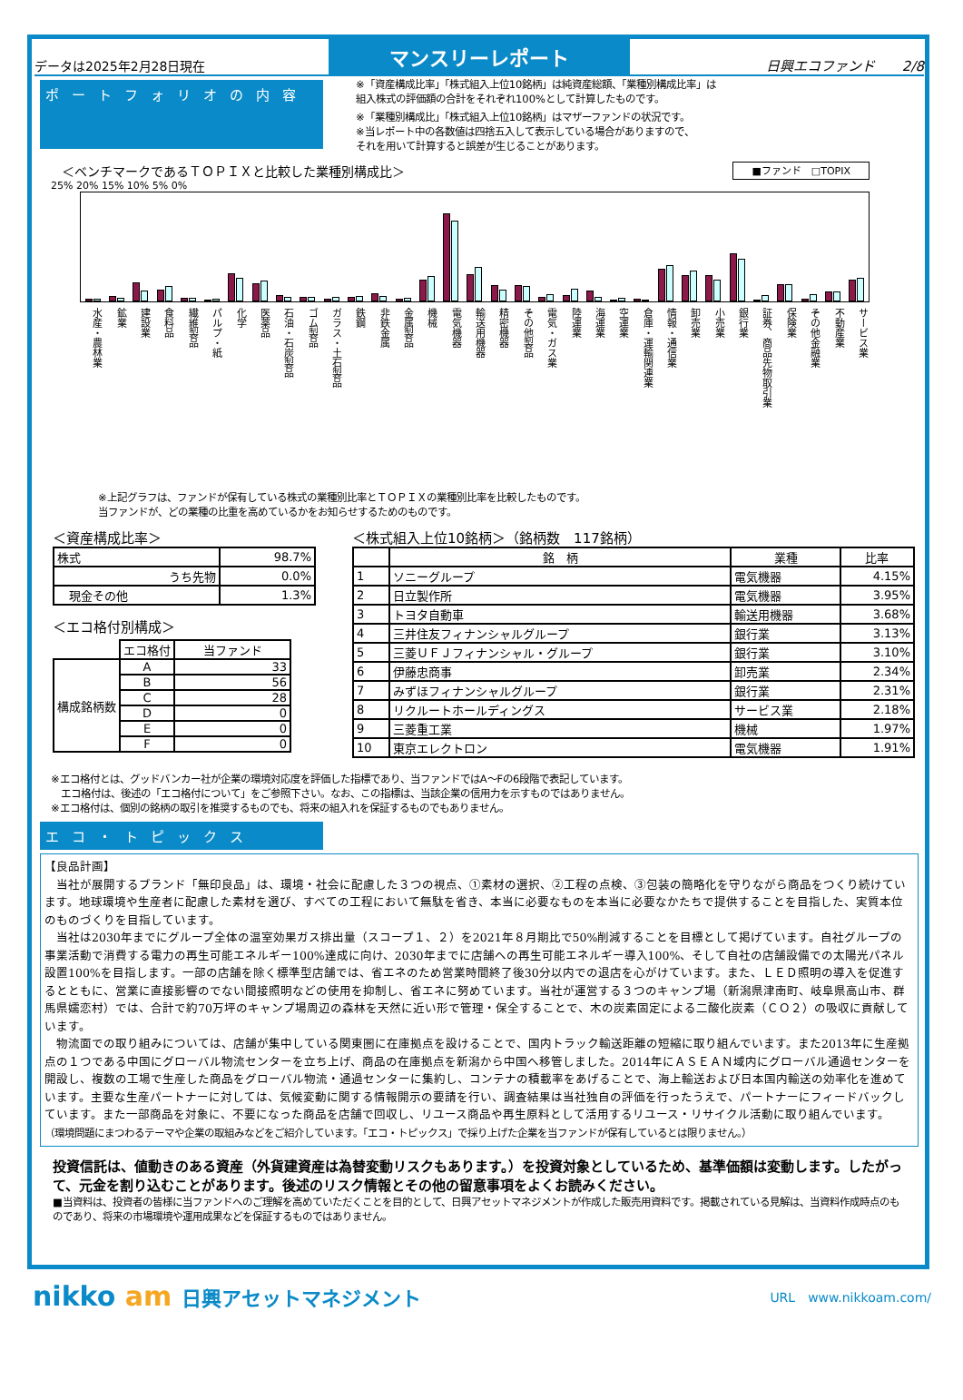データは2025年2月28日現在
マンスリーレポート
日興エコファンド　　2/8
ポートフォリオの内容
※「資産構成比率」「株式組入上位10銘柄」は純資産総額、「業種別構成比率」は
組入株式の評価額の合計をそれぞれ100%として計算したものです。
※「業種別構成比」「株式組入上位10銘柄」はマザーファンドの状況です。
※当レポート中の各数値は四捨五入して表示している場合がありますので、
それを用いて計算すると誤差が生じることがあります。
＜ベンチマークであるＴＯＰＩＸと比較した業種別構成比＞ ■ファンド　□TOPIX
25% 20% 15% 10% 5% 0%
水産・農林業
鉱業
建設業
食料品
繊維製品
パルプ・紙
化学
医薬品
石油・石炭製品
ゴム製品
ガラス・土石製品
鉄鋼
非鉄金属
金属製品
機械
電気機器
輸送用機器
精密機器
その他製品
電気・ガス業
陸運業
海運業
空運業
倉庫・運輸関連業
情報・通信業
卸売業
小売業
銀行業
証券、商品先物取引業
保険業
その他金融業
不動産業
サービス業
※上記グラフは、ファンドが保有している株式の業種別比率とＴＯＰＩＸの業種別比率を比較したものです。
当ファンドが、どの業種の比重を高めているかをお知らせするためのものです。
＜資産構成比率＞
| 株式 | 98.7% |
| うち先物 | 0.0% |
| 現金その他 | 1.3% |
＜エコ格付別構成＞
| | エコ格付 | 当ファンド |
| 構成銘柄数 | A | 33 |
| | B | 56 |
| | C | 28 |
| | D | 0 |
| | E | 0 |
| | F | 0 |
＜株式組入上位10銘柄＞（銘柄数　117銘柄）
| | 銘 柄 | 業種 | 比率 |
| --- | --- | --- | --- |
| 1 | ソニーグループ | 電気機器 | 4.15% |
| 2 | 日立製作所 | 電気機器 | 3.95% |
| 3 | トヨタ自動車 | 輸送用機器 | 3.68% |
| 4 | 三井住友フィナンシャルグループ | 銀行業 | 3.13% |
| 5 | 三菱ＵＦＪフィナンシャル・グループ | 銀行業 | 3.10% |
| 6 | 伊藤忠商事 | 卸売業 | 2.34% |
| 7 | みずほフィナンシャルグループ | 銀行業 | 2.31% |
| 8 | リクルートホールディングス | サービス業 | 2.18% |
| 9 | 三菱重工業 | 機械 | 1.97% |
| 10 | 東京エレクトロン | 電気機器 | 1.91% |
※エコ格付とは、グッドバンカー社が企業の環境対応度を評価した指標であり、当ファンドではA～Fの6段階で表記しています。
　エコ格付は、後述の「エコ格付について」をご参照下さい。なお、この指標は、当該企業の信用力を示すものではありません。
※エコ格付は、個別の銘柄の取引を推奨するものでも、将来の組入れを保証するものでもありません。
エコ・トピックス
【良品計画】
　当社が展開するブランド「無印良品」は、環境・社会に配慮した３つの視点、①素材の選択、②工程の点検、③包装の簡略化を守りながら商品をつくり続けています。地球環境や生産者に配慮した素材を選び、すべての工程において無駄を省き、本当に必要なものを本当に必要なかたちで提供することを目指した、実質本位のものづくりを目指しています。
　当社は2030年までにグループ全体の温室効果ガス排出量（スコープ１、２）を2021年８月期比で50%削減することを目標として掲げています。自社グループの事業活動で消費する電力の再生可能エネルギー100%達成に向け、2030年までに店舗への再生可能エネルギー導入100%、そして自社の店舗設備での太陽光パネル設置100%を目指します。一部の店舗を除く標準型店舗では、省エネのため営業時間終了後30分以内での退店を心がけています。また、ＬＥＤ照明の導入を促進するとともに、営業に直接影響のでない間接照明などの使用を抑制し、省エネに努めています。当社が運営する３つのキャンプ場（新潟県津南町、岐阜県高山市、群馬県嬬恋村）では、合計で約70万坪のキャンプ場周辺の森林を天然に近い形で管理・保全することで、木の炭素固定による二酸化炭素（ＣＯ２）の吸収に貢献しています。
　物流面での取り組みについては、店舗が集中している関東圏に在庫拠点を設けることで、国内トラック輸送距離の短縮に取り組んでいます。また2013年に生産拠点の１つである中国にグローバル物流センターを立ち上げ、商品の在庫拠点を新潟から中国へ移管しました。2014年にＡＳＥＡＮ域内にグローバル通過センターを開設し、複数の工場で生産した商品をグローバル物流・通過センターに集約し、コンテナの積載率をあげることで、海上輸送および日本国内輸送の効率化を進めています。主要な生産パートナーに対しては、気候変動に関する情報開示の要請を行い、調査結果は当社独自の評価を行ったうえで、パートナーにフィードバックしています。また一部商品を対象に、不要になった商品を店舗で回収し、リユース商品や再生原料として活用するリユース・リサイクル活動に取り組んでいます。
（環境問題にまつわるテーマや企業の取組みなどをご紹介しています。「エコ・トピックス」で採り上げた企業を当ファンドが保有しているとは限りません。）
投資信託は、値動きのある資産（外貨建資産は為替変動リスクもあります。）を投資対象としているため、基準価額は変動します。したがって、元金を割り込むことがあります。後述のリスク情報とその他の留意事項をよくお読みください。
■当資料は、投資者の皆様に当ファンドへのご理解を高めていただくことを目的として、日興アセットマネジメントが作成した販売用資料です。掲載されている見解は、当資料作成時点のものであり、将来の市場環境や運用成果などを保証するものではありません。
nikko am 日興アセットマネジメント URL　www.nikkoam.com/